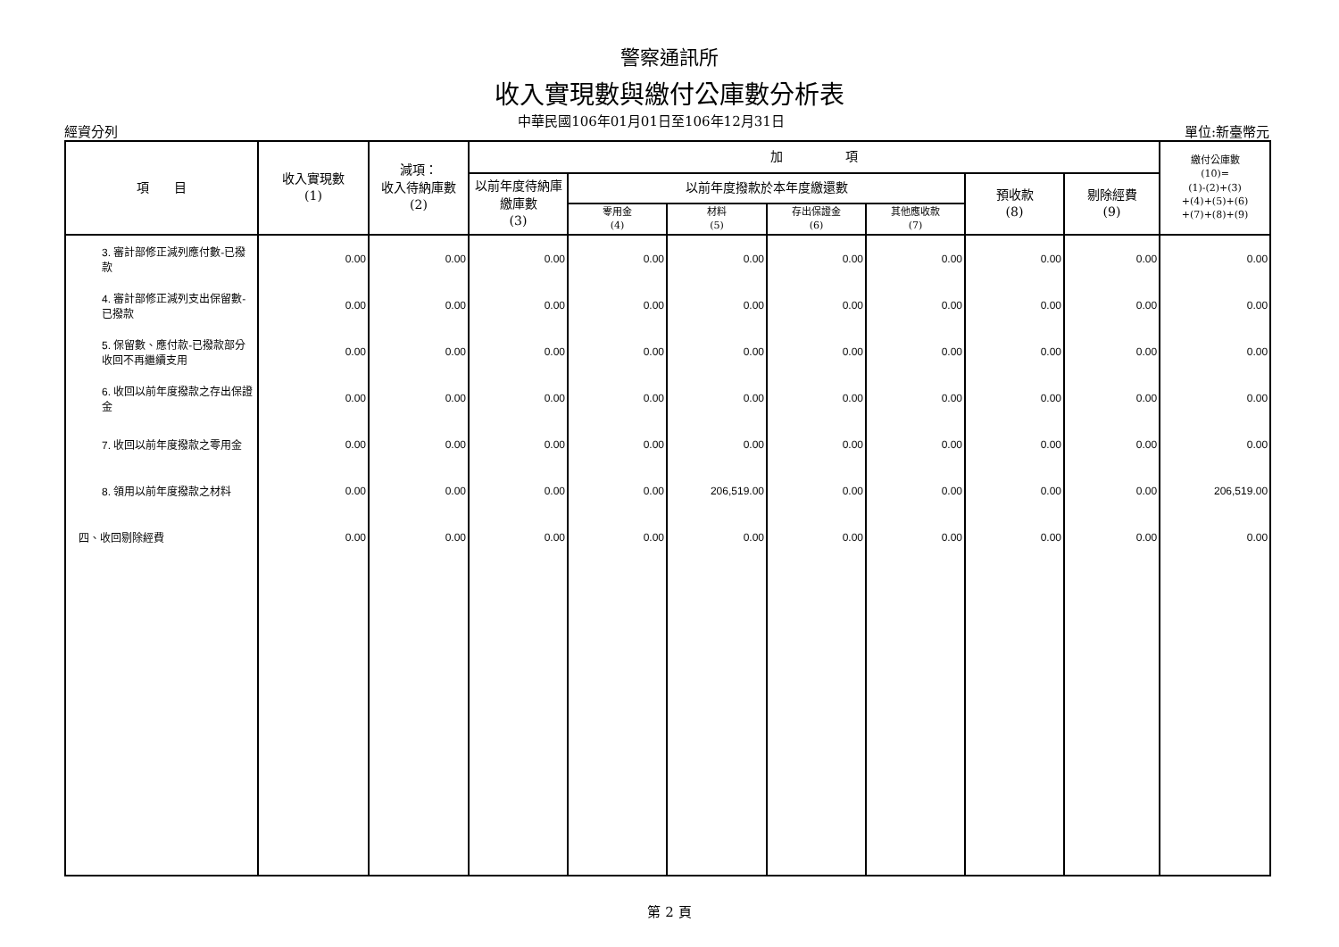警察通訊所
收入實現數與繳付公庫數分析表
經資分列 中華民國106年01月01日至106年12月31日 單位:新臺幣元
| 項 目 | 收入實現數 (1) | 減項： 收入待納庫數 (2) | 加 項 | | | | | | | 繳付公庫數 (10)= (1)-(2)+(3) +(4)+(5)+(6) +(7)+(8)+(9) |
| --- | --- | --- | --- | --- | --- | --- | --- | --- | --- | --- |
| | | | 以前年度待納庫繳庫數 (3) | 以前年度撥款於本年度繳還數 | | | | 預收款 (8) | 剔除經費 (9) | |
| | | | | 零用金 (4) | 材料 (5) | 存出保證金 (6) | 其他應收款 (7) | | | |
| 3. 審計部修正減列應付數-已撥款 | 0.00 | 0.00 | 0.00 | 0.00 | 0.00 | 0.00 | 0.00 | 0.00 | 0.00 | 0.00 |
| 4. 審計部修正減列支出保留數-已撥款 | 0.00 | 0.00 | 0.00 | 0.00 | 0.00 | 0.00 | 0.00 | 0.00 | 0.00 | 0.00 |
| 5. 保留數、應付款-已撥款部分收回不再繼續支用 | 0.00 | 0.00 | 0.00 | 0.00 | 0.00 | 0.00 | 0.00 | 0.00 | 0.00 | 0.00 |
| 6. 收回以前年度撥款之存出保證金 | 0.00 | 0.00 | 0.00 | 0.00 | 0.00 | 0.00 | 0.00 | 0.00 | 0.00 | 0.00 |
| 7. 收回以前年度撥款之零用金 | 0.00 | 0.00 | 0.00 | 0.00 | 0.00 | 0.00 | 0.00 | 0.00 | 0.00 | 0.00 |
| 8. 領用以前年度撥款之材料 | 0.00 | 0.00 | 0.00 | 0.00 | 206,519.00 | 0.00 | 0.00 | 0.00 | 0.00 | 206,519.00 |
| 四、收回剔除經費 | 0.00 | 0.00 | 0.00 | 0.00 | 0.00 | 0.00 | 0.00 | 0.00 | 0.00 | 0.00 |
第 2 頁